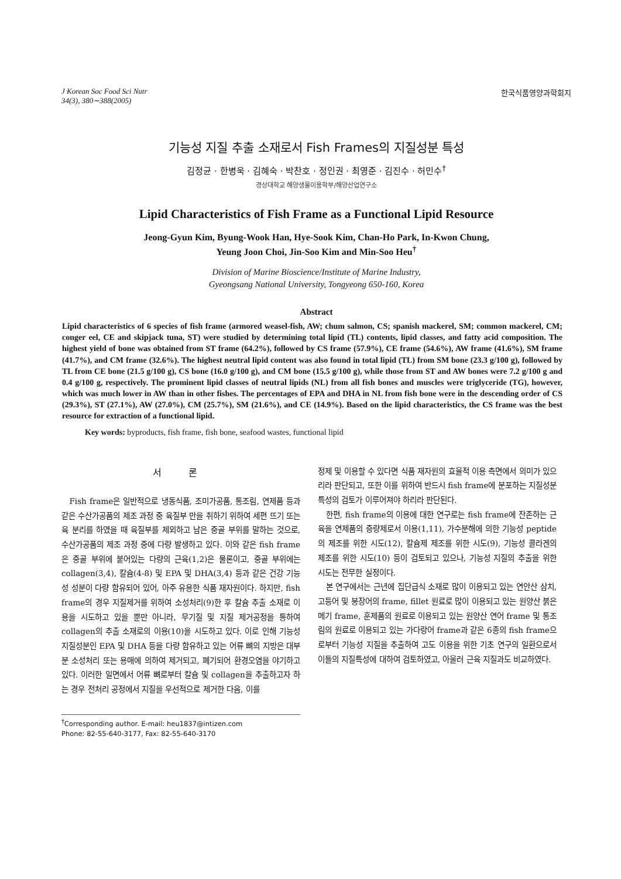J Korean Soc Food Sci Nutr
34(3), 380∼388(2005)
한국식품영양과학회지
기능성 지질 추출 소재로서 Fish Frames의 지질성분 특성
김정균 · 한병욱 · 김혜숙 · 박찬호 · 정인권 · 최영준 · 김진수 · 허민수<sup>†</sup>
경상대학교 해양생물이용학부/해양산업연구소
Lipid Characteristics of Fish Frame as a Functional Lipid Resource
Jeong-Gyun Kim, Byung-Wook Han, Hye-Sook Kim, Chan-Ho Park, In-Kwon Chung,
Yeung Joon Choi, Jin-Soo Kim and Min-Soo Heu<sup>†</sup>
Division of Marine Bioscience/Institute of Marine Industry,
Gyeongsang National University, Tongyeong 650-160, Korea
Abstract
Lipid characteristics of 6 species of fish frame (armored weasel-fish, AW; chum salmon, CS; spanish mackerel, SM; common mackerel, CM; conger eel, CE and skipjack tuna, ST) were studied by determining total lipid (TL) contents, lipid classes, and fatty acid composition. The highest yield of bone was obtained from ST frame (64.2%), followed by CS frame (57.9%), CE frame (54.6%), AW frame (41.6%), SM frame (41.7%), and CM frame (32.6%). The highest neutral lipid content was also found in total lipid (TL) from SM bone (23.3 g/100 g), followed by TL from CE bone (21.5 g/100 g), CS bone (16.0 g/100 g), and CM bone (15.5 g/100 g), while those from ST and AW bones were 7.2 g/100 g and 0.4 g/100 g, respectively. The prominent lipid classes of neutral lipids (NL) from all fish bones and muscles were triglyceride (TG), however, which was much lower in AW than in other fishes. The percentages of EPA and DHA in NL from fish bone were in the descending order of CS (29.3%), ST (27.1%), AW (27.0%), CM (25.7%), SM (21.6%), and CE (14.9%). Based on the lipid characteristics, the CS frame was the best resource for extraction of a functional lipid.
Key words: byproducts, fish frame, fish bone, seafood wastes, functional lipid
서 론
Fish frame은 일반적으로 냉동식품, 조미가공품, 통조림, 연제품 등과 같은 수산가공품의 제조 과정 중 육질부 만을 취하기 위하여 세편 뜨기 또는 육 분리를 하였을 때 육질부를 제외하고 남은 중골 부위를 말하는 것으로, 수산가공품의 제조 과정 중에 다량 발생하고 있다. 이와 같은 fish frame은 중골 부위에 붙어있는 다량의 근육(1,2)은 물론이고, 중골 부위에는 collagen(3,4), 칼슘(4-8) 및 EPA 및 DHA(3,4) 등과 같은 건강 기능성 성분이 다량 함유되어 있어, 아주 유용한 식품 재자원이다. 하지만, fish frame의 경우 지질제거를 위하여 소성처리(9)한 후 칼슘 추출 소재로 이용을 시도하고 있을 뿐만 아니라, 무기질 및 지질 제거공정을 통하여 collagen의 추출 소재로의 이용(10)을 시도하고 있다. 이로 인해 기능성 지질성분인 EPA 및 DHA 등을 다량 함유하고 있는 어류 뼈의 지방은 대부분 소성처리 또는 용매에 의하여 제거되고, 폐기되어 환경오염을 야기하고 있다. 이러한 일면에서 어류 뼈로부터 칼슘 및 collagen을 추출하고자 하는 경우 전처리 공정에서 지질을 우선적으로 제거한 다음, 이를
<sup>†</sup> Corresponding author. E-mail: heu1837@intizen.com
Phone: 82-55-640-3177, Fax: 82-55-640-3170
정제 및 이용할 수 있다면 식품 재자원의 효율적 이용 측면에서 의미가 있으리라 판단되고, 또한 이를 위하여 반드시 fish frame에 분포하는 지질성분 특성의 검토가 이루어져야 하리라 판단된다.
한편, fish frame의 이용에 대한 연구로는 fish frame에 잔존하는 근육을 연제품의 증량제로서 이용(1,11), 가수분해에 의한 기능성 peptide의 제조를 위한 시도(12), 칼슘제 제조를 위한 시도(9), 기능성 콜라겐의 제조를 위한 시도(10) 등이 검토되고 있으나, 기능성 지질의 추출을 위한 시도는 전무한 실정이다.
본 연구에서는 근년에 집단급식 소재로 많이 이용되고 있는 연안산 삼치, 고등어 및 붕장어의 frame, fillet 원료로 많이 이용되고 있는 원양산 붉은 메기 frame, 훈제품의 원료로 이용되고 있는 원양산 연어 frame 및 통조림의 원료로 이용되고 있는 가다랑어 frame과 같은 6종의 fish frame으로부터 기능성 지질을 추출하여 고도 이용을 위한 기초 연구의 일환으로서 이들의 지질특성에 대하여 검토하였고, 아울러 근육 지질과도 비교하였다.